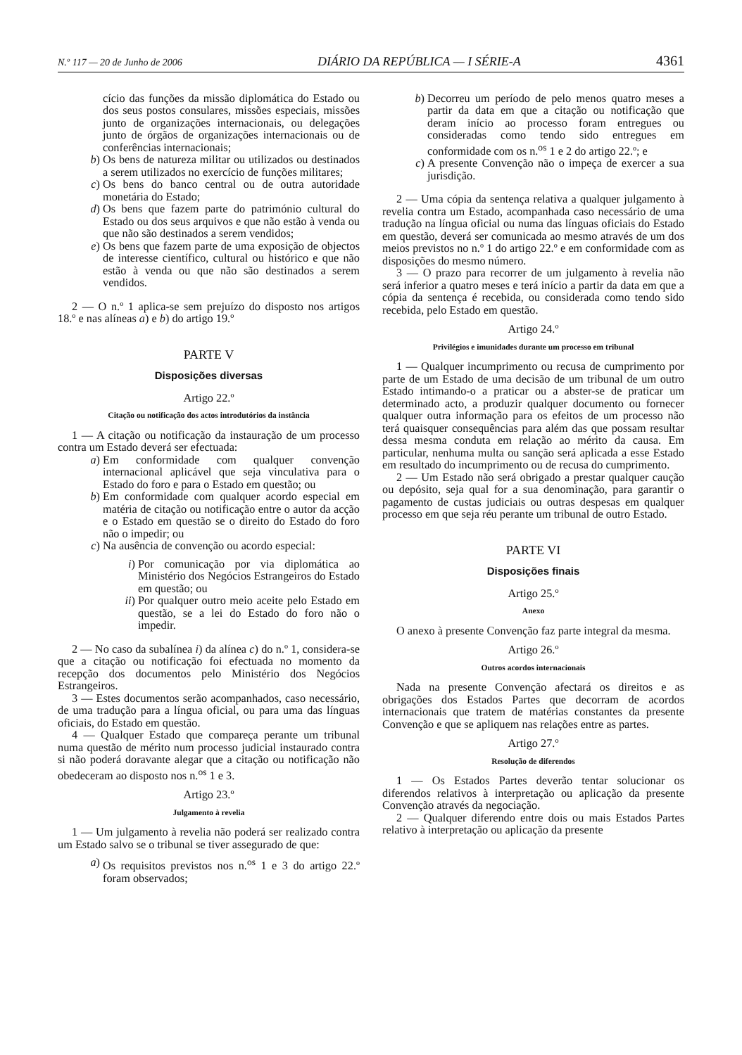N.º 117 — 20 de Junho de 2006 DIÁRIO DA REPÚBLICA — I SÉRIE-A 4361
cício das funções da missão diplomática do Estado ou dos seus postos consulares, missões especiais, missões junto de organizações internacionais, ou delegações junto de órgãos de organizações internacionais ou de conferências internacionais;
b) Os bens de natureza militar ou utilizados ou destinados a serem utilizados no exercício de funções militares;
c) Os bens do banco central ou de outra autoridade monetária do Estado;
d) Os bens que fazem parte do património cultural do Estado ou dos seus arquivos e que não estão à venda ou que não são destinados a serem vendidos;
e) Os bens que fazem parte de uma exposição de objectos de interesse científico, cultural ou histórico e que não estão à venda ou que não são destinados a serem vendidos.
2 — O n.º 1 aplica-se sem prejuízo do disposto nos artigos 18.º e nas alíneas a) e b) do artigo 19.º
PARTE V
Disposições diversas
Artigo 22.º
Citação ou notificação dos actos introdutórios da instância
1 — A citação ou notificação da instauração de um processo contra um Estado deverá ser efectuada:
a) Em conformidade com qualquer convenção internacional aplicável que seja vinculativa para o Estado do foro e para o Estado em questão; ou
b) Em conformidade com qualquer acordo especial em matéria de citação ou notificação entre o autor da acção e o Estado em questão se o direito do Estado do foro não o impedir; ou
c) Na ausência de convenção ou acordo especial:
i) Por comunicação por via diplomática ao Ministério dos Negócios Estrangeiros do Estado em questão; ou
ii) Por qualquer outro meio aceite pelo Estado em questão, se a lei do Estado do foro não o impedir.
2 — No caso da subalínea i) da alínea c) do n.º 1, considera-se que a citação ou notificação foi efectuada no momento da recepção dos documentos pelo Ministério dos Negócios Estrangeiros.
3 — Estes documentos serão acompanhados, caso necessário, de uma tradução para a língua oficial, ou para uma das línguas oficiais, do Estado em questão.
4 — Qualquer Estado que compareça perante um tribunal numa questão de mérito num processo judicial instaurado contra si não poderá doravante alegar que a citação ou notificação não obedeceram ao disposto nos n.<sup>os</sup> 1 e 3.
Artigo 23.º
Julgamento à revelia
1 — Um julgamento à revelia não poderá ser realizado contra um Estado salvo se o tribunal se tiver assegurado de que:
a) Os requisitos previstos nos n.<sup>os</sup> 1 e 3 do artigo 22.º foram observados;
b) Decorreu um período de pelo menos quatro meses a partir da data em que a citação ou notificação que deram início ao processo foram entregues ou consideradas como tendo sido entregues em conformidade com os n.<sup>os</sup> 1 e 2 do artigo 22.º; e
c) A presente Convenção não o impeça de exercer a sua jurisdição.
2 — Uma cópia da sentença relativa a qualquer julgamento à revelia contra um Estado, acompanhada caso necessário de uma tradução na língua oficial ou numa das línguas oficiais do Estado em questão, deverá ser comunicada ao mesmo através de um dos meios previstos no n.º 1 do artigo 22.º e em conformidade com as disposições do mesmo número.
3 — O prazo para recorrer de um julgamento à revelia não será inferior a quatro meses e terá início a partir da data em que a cópia da sentença é recebida, ou considerada como tendo sido recebida, pelo Estado em questão.
Artigo 24.º
Privilégios e imunidades durante um processo em tribunal
1 — Qualquer incumprimento ou recusa de cumprimento por parte de um Estado de uma decisão de um tribunal de um outro Estado intimando-o a praticar ou a abster-se de praticar um determinado acto, a produzir qualquer documento ou fornecer qualquer outra informação para os efeitos de um processo não terá quaisquer consequências para além das que possam resultar dessa mesma conduta em relação ao mérito da causa. Em particular, nenhuma multa ou sanção será aplicada a esse Estado em resultado do incumprimento ou de recusa do cumprimento.
2 — Um Estado não será obrigado a prestar qualquer caução ou depósito, seja qual for a sua denominação, para garantir o pagamento de custas judiciais ou outras despesas em qualquer processo em que seja réu perante um tribunal de outro Estado.
PARTE VI
Disposições finais
Artigo 25.º
Anexo
O anexo à presente Convenção faz parte integral da mesma.
Artigo 26.º
Outros acordos internacionais
Nada na presente Convenção afectará os direitos e as obrigações dos Estados Partes que decorram de acordos internacionais que tratem de matérias constantes da presente Convenção e que se apliquem nas relações entre as partes.
Artigo 27.º
Resolução de diferendos
1 — Os Estados Partes deverão tentar solucionar os diferendos relativos à interpretação ou aplicação da presente Convenção através da negociação.
2 — Qualquer diferendo entre dois ou mais Estados Partes relativo à interpretação ou aplicação da presente